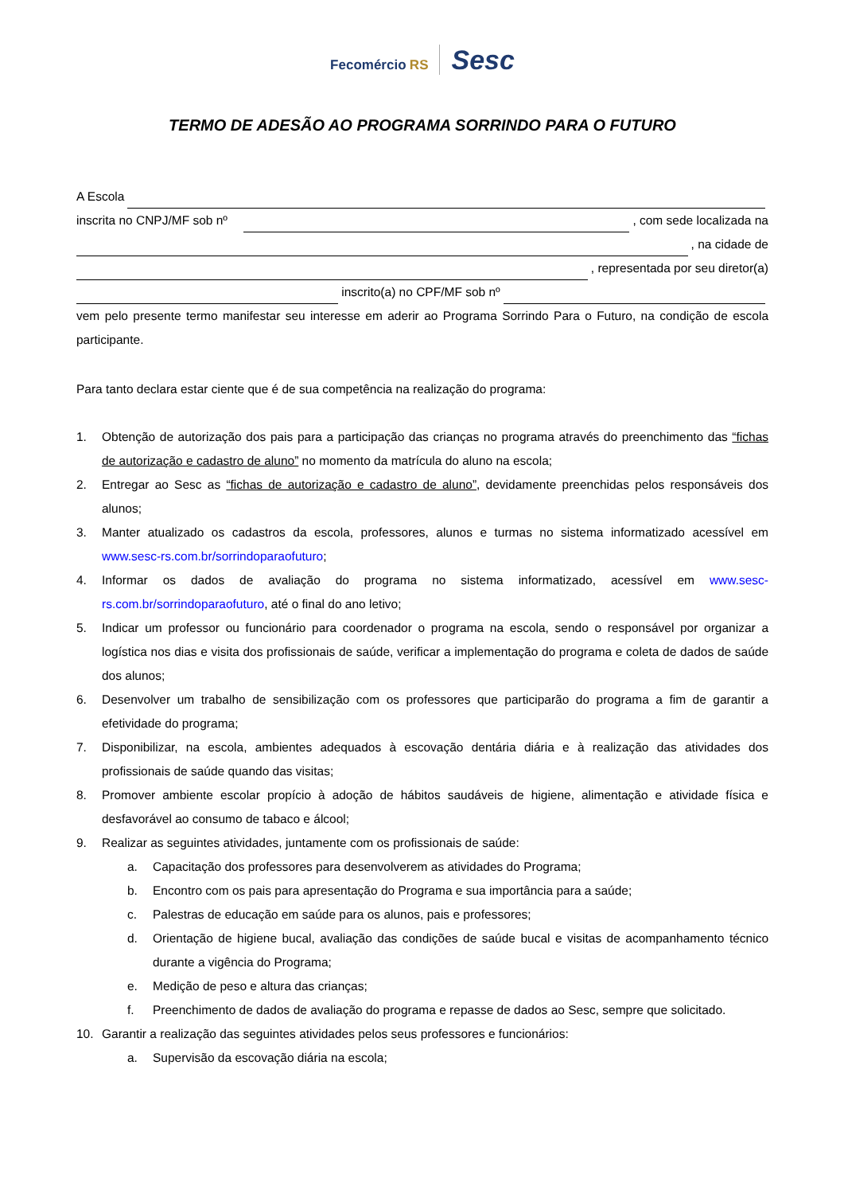Fecomércio RS Sesc
TERMO DE ADESÃO AO PROGRAMA SORRINDO PARA O FUTURO
A Escola
inscrita no CNPJ/MF sob nº , com sede localizada na
, na cidade de
, representada por seu diretor(a)
inscrito(a) no CPF/MF sob nº
vem pelo presente termo manifestar seu interesse em aderir ao Programa Sorrindo Para o Futuro, na condição de escola participante.
Para tanto declara estar ciente que é de sua competência na realização do programa:
1. Obtenção de autorização dos pais para a participação das crianças no programa através do preenchimento das “fichas de autorização e cadastro de aluno” no momento da matrícula do aluno na escola;
2. Entregar ao Sesc as “fichas de autorização e cadastro de aluno”, devidamente preenchidas pelos responsáveis dos alunos;
3. Manter atualizado os cadastros da escola, professores, alunos e turmas no sistema informatizado acessível em www.sesc-rs.com.br/sorrindoparaofuturo;
4. Informar os dados de avaliação do programa no sistema informatizado, acessível em www.sesc-rs.com.br/sorrindoparaofuturo, até o final do ano letivo;
5. Indicar um professor ou funcionário para coordenador o programa na escola, sendo o responsável por organizar a logística nos dias e visita dos profissionais de saúde, verificar a implementação do programa e coleta de dados de saúde dos alunos;
6. Desenvolver um trabalho de sensibilização com os professores que participarão do programa a fim de garantir a efetividade do programa;
7. Disponibilizar, na escola, ambientes adequados à escovação dentária diária e à realização das atividades dos profissionais de saúde quando das visitas;
8. Promover ambiente escolar propício à adoção de hábitos saudáveis de higiene, alimentação e atividade física e desfavorável ao consumo de tabaco e álcool;
9. Realizar as seguintes atividades, juntamente com os profissionais de saúde:
a. Capacitação dos professores para desenvolverem as atividades do Programa;
b. Encontro com os pais para apresentação do Programa e sua importância para a saúde;
c. Palestras de educação em saúde para os alunos, pais e professores;
d. Orientação de higiene bucal, avaliação das condições de saúde bucal e visitas de acompanhamento técnico durante a vigência do Programa;
e. Medição de peso e altura das crianças;
f. Preenchimento de dados de avaliação do programa e repasse de dados ao Sesc, sempre que solicitado.
10. Garantir a realização das seguintes atividades pelos seus professores e funcionários:
a. Supervisão da escovação diária na escola;